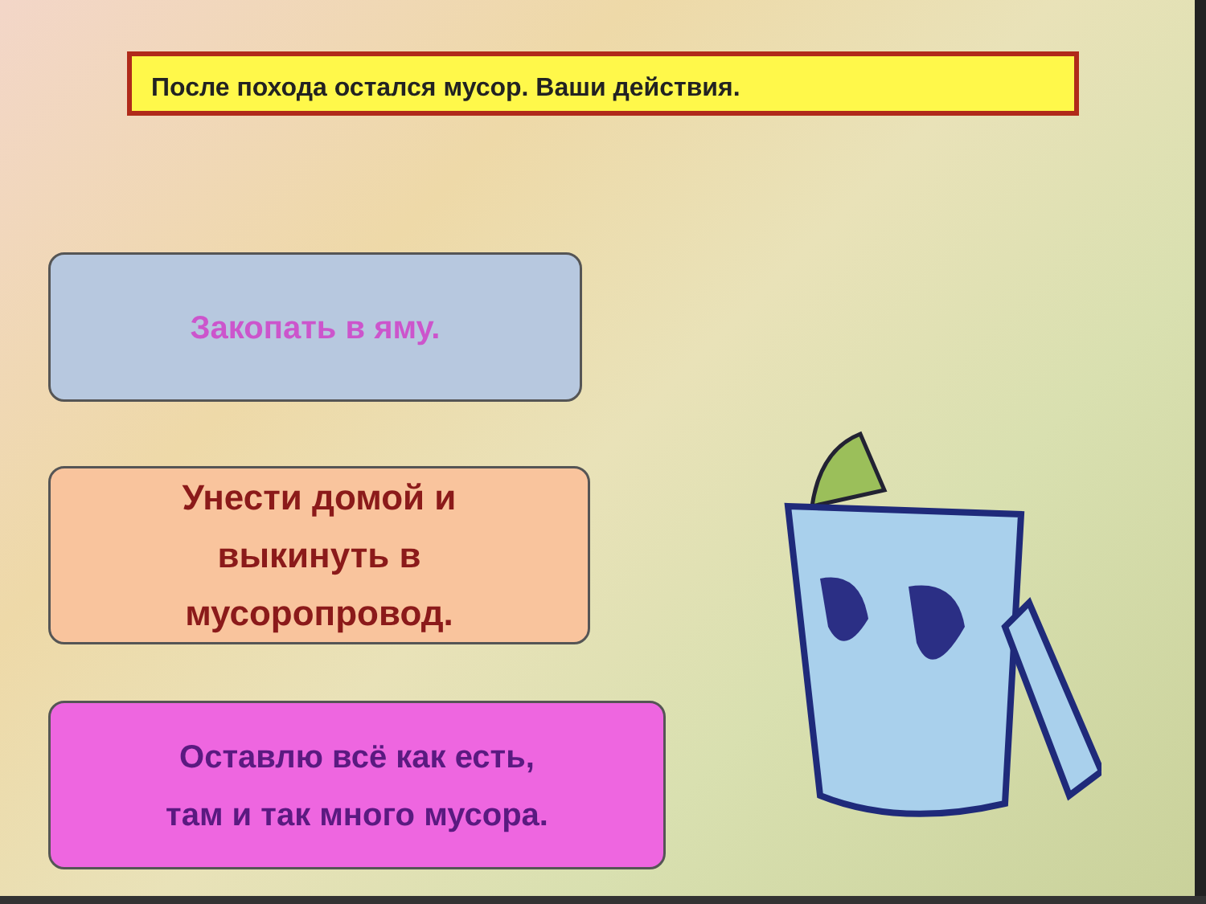После похода остался мусор. Ваши действия.
Закопать в яму.
Унести домой и
выкинуть в
мусоропровод.
Оставлю всё как есть,
там и так много мусора.